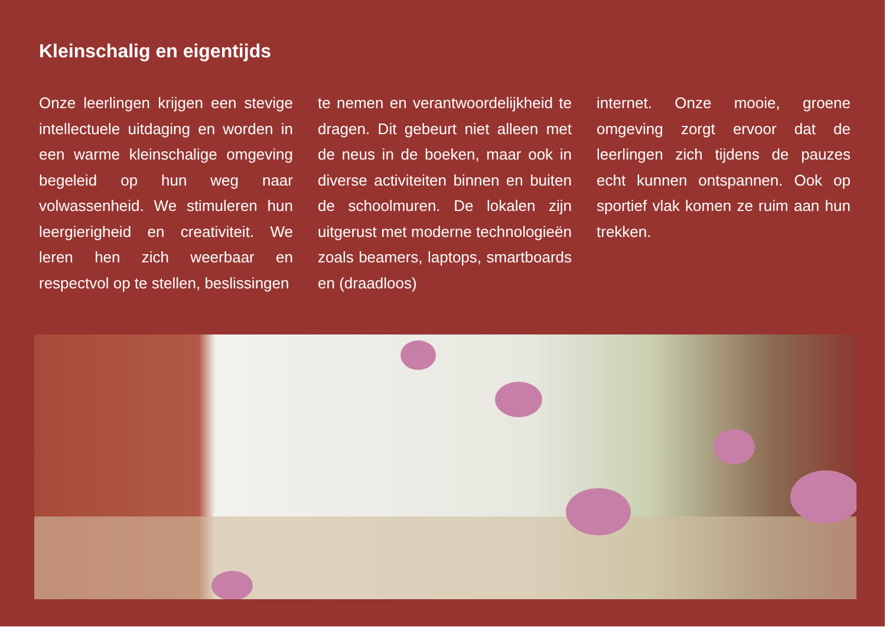Kleinschalig en eigentijds
Onze leerlingen krijgen een stevige intellectuele uitdaging en worden in een warme kleinschalige omgeving begeleid op hun weg naar volwassenheid. We stimuleren hun leergierigheid en creativiteit. We leren hen zich weerbaar en respectvol op te stellen, beslissingen
te nemen en verantwoordelijkheid te dragen. Dit gebeurt niet alleen met de neus in de boeken, maar ook in diverse activiteiten binnen en buiten de schoolmuren. De lokalen zijn uitgerust met moderne technologieën zoals beamers, laptops, smartboards en (draadloos)
internet. Onze mooie, groene omgeving zorgt ervoor dat de leerlingen zich tijdens de pauzes echt kunnen ontspannen. Ook op sportief vlak komen ze ruim aan hun trekken.